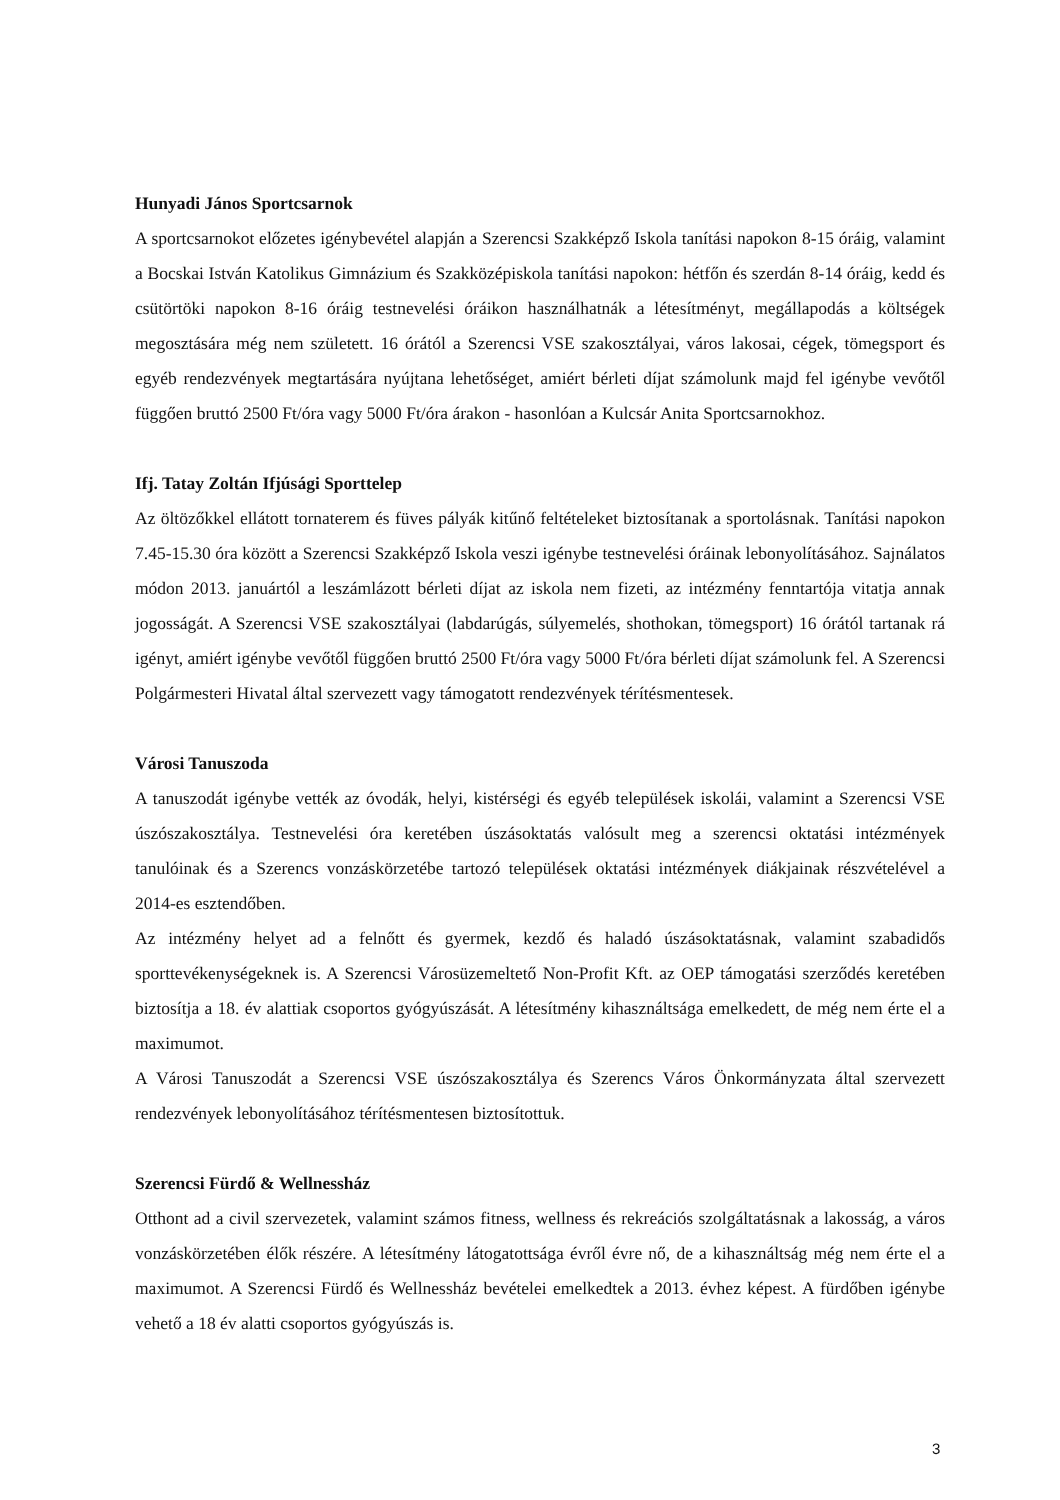Hunyadi János Sportcsarnok
A sportcsarnokot előzetes igénybevétel alapján a Szerencsi Szakképző Iskola tanítási napokon 8-15 óráig, valamint a Bocskai István Katolikus Gimnázium és Szakközépiskola tanítási napokon: hétfőn és szerdán 8-14 óráig, kedd és csütörtöki napokon 8-16 óráig testnevelési óráikon használhatnák a létesítményt, megállapodás a költségek megosztására még nem született. 16 órától a Szerencsi VSE szakosztályai, város lakosai, cégek, tömegsport és egyéb rendezvények megtartására nyújtana lehetőséget, amiért bérleti díjat számolunk majd fel igénybe vevőtől függően bruttó 2500 Ft/óra vagy 5000 Ft/óra árakon - hasonlóan a Kulcsár Anita Sportcsarnokhoz.
Ifj. Tatay Zoltán Ifjúsági Sporttelep
Az öltözőkkel ellátott tornaterem és füves pályák kitűnő feltételeket biztosítanak a sportolásnak. Tanítási napokon 7.45-15.30 óra között a Szerencsi Szakképző Iskola veszi igénybe testnevelési óráinak lebonyolításához. Sajnálatos módon 2013. januártól a leszámlázott bérleti díjat az iskola nem fizeti, az intézmény fenntartója vitatja annak jogosságát. A Szerencsi VSE szakosztályai (labdarúgás, súlyemelés, shothokan, tömegsport) 16 órától tartanak rá igényt, amiért igénybe vevőtől függően bruttó 2500 Ft/óra vagy 5000 Ft/óra bérleti díjat számolunk fel. A Szerencsi Polgármesteri Hivatal által szervezett vagy támogatott rendezvények térítésmentesek.
Városi Tanuszoda
A tanuszodát igénybe vették az óvodák, helyi, kistérségi és egyéb települések iskolái, valamint a Szerencsi VSE úszószakosztálya. Testnevelési óra keretében úszásoktatás valósult meg a szerencsi oktatási intézmények tanulóinak és a Szerencs vonzáskörzetébe tartozó települések oktatási intézmények diákjainak részvételével a 2014-es esztendőben.
Az intézmény helyet ad a felnőtt és gyermek, kezdő és haladó úszásoktatásnak, valamint szabadidős sporttevékenységeknek is. A Szerencsi Városüzemeltető Non-Profit Kft. az OEP támogatási szerződés keretében biztosítja a 18. év alattiak csoportos gyógyúszását. A létesítmény kihasználtsága emelkedett, de még nem érte el a maximumot.
A Városi Tanuszodát a Szerencsi VSE úszószakosztálya és Szerencs Város Önkormányzata által szervezett rendezvények lebonyolításához térítésmentesen biztosítottuk.
Szerencsi Fürdő & Wellnessház
Otthont ad a civil szervezetek, valamint számos fitness, wellness és rekreációs szolgáltatásnak a lakosság, a város vonzáskörzetében élők részére. A létesítmény látogatottsága évről évre nő, de a kihasználtság még nem érte el a maximumot. A Szerencsi Fürdő és Wellnessház bevételei emelkedtek a 2013. évhez képest. A fürdőben igénybe vehető a 18 év alatti csoportos gyógyúszás is.
3